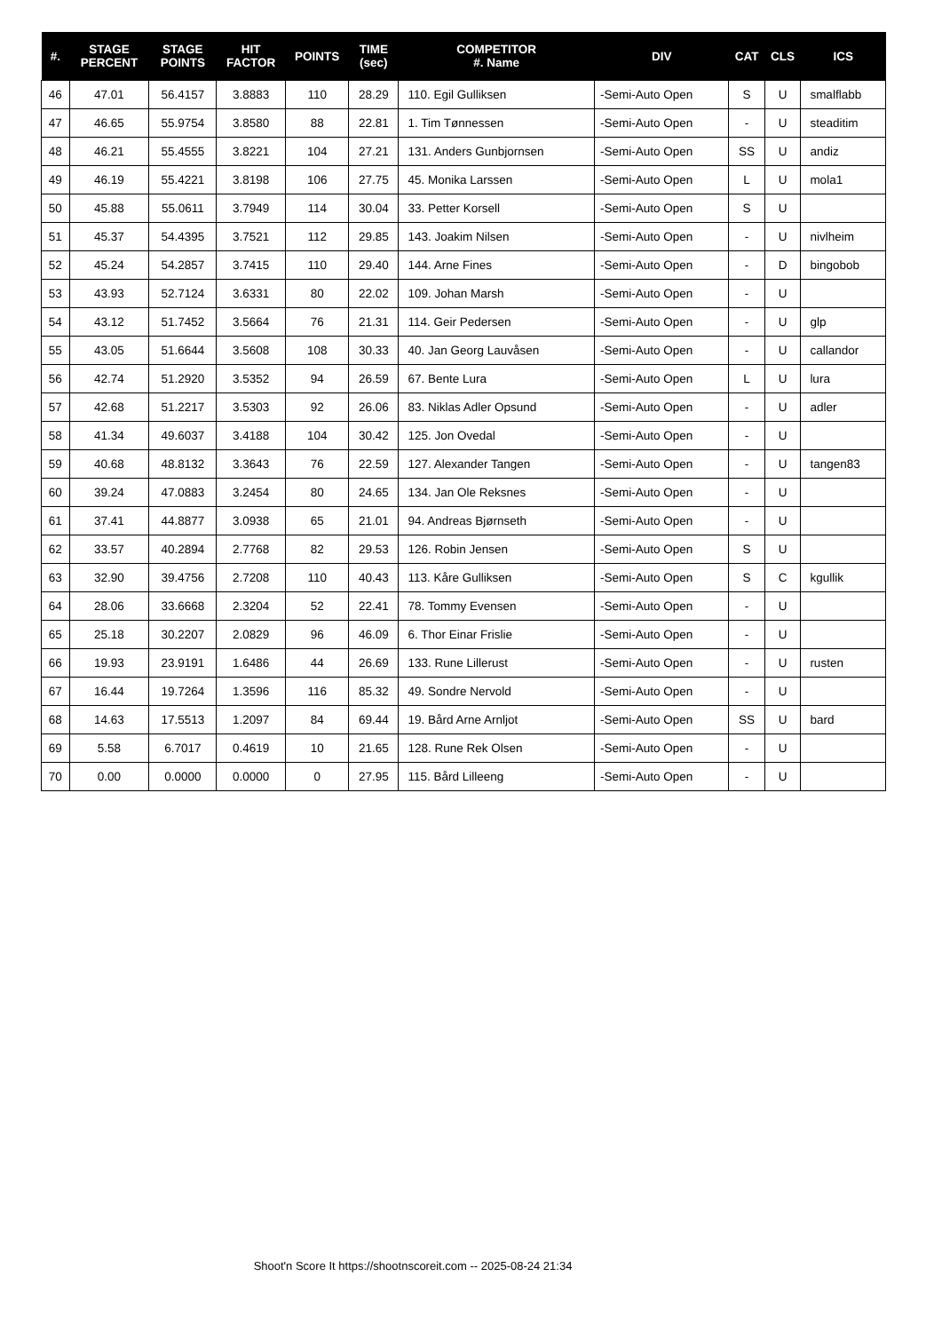| #. | STAGE PERCENT | STAGE POINTS | HIT FACTOR | POINTS | TIME (sec) | COMPETITOR #. Name | DIV | CAT | CLS | ICS |
| --- | --- | --- | --- | --- | --- | --- | --- | --- | --- | --- |
| 46 | 47.01 | 56.4157 | 3.8883 | 110 | 28.29 | 110. Egil Gulliksen | -Semi-Auto Open | S | U | smalflabb |
| 47 | 46.65 | 55.9754 | 3.8580 | 88 | 22.81 | 1. Tim Tønnessen | -Semi-Auto Open | - | U | steaditim |
| 48 | 46.21 | 55.4555 | 3.8221 | 104 | 27.21 | 131. Anders Gunbjornsen | -Semi-Auto Open | SS | U | andiz |
| 49 | 46.19 | 55.4221 | 3.8198 | 106 | 27.75 | 45. Monika Larssen | -Semi-Auto Open | L | U | mola1 |
| 50 | 45.88 | 55.0611 | 3.7949 | 114 | 30.04 | 33. Petter Korsell | -Semi-Auto Open | S | U | |
| 51 | 45.37 | 54.4395 | 3.7521 | 112 | 29.85 | 143. Joakim Nilsen | -Semi-Auto Open | - | U | nivlheim |
| 52 | 45.24 | 54.2857 | 3.7415 | 110 | 29.40 | 144. Arne Fines | -Semi-Auto Open | - | D | bingobob |
| 53 | 43.93 | 52.7124 | 3.6331 | 80 | 22.02 | 109. Johan Marsh | -Semi-Auto Open | - | U | |
| 54 | 43.12 | 51.7452 | 3.5664 | 76 | 21.31 | 114. Geir Pedersen | -Semi-Auto Open | - | U | glp |
| 55 | 43.05 | 51.6644 | 3.5608 | 108 | 30.33 | 40. Jan Georg Lauvåsen | -Semi-Auto Open | - | U | callandor |
| 56 | 42.74 | 51.2920 | 3.5352 | 94 | 26.59 | 67. Bente Lura | -Semi-Auto Open | L | U | lura |
| 57 | 42.68 | 51.2217 | 3.5303 | 92 | 26.06 | 83. Niklas Adler Opsund | -Semi-Auto Open | - | U | adler |
| 58 | 41.34 | 49.6037 | 3.4188 | 104 | 30.42 | 125. Jon Ovedal | -Semi-Auto Open | - | U | |
| 59 | 40.68 | 48.8132 | 3.3643 | 76 | 22.59 | 127. Alexander Tangen | -Semi-Auto Open | - | U | tangen83 |
| 60 | 39.24 | 47.0883 | 3.2454 | 80 | 24.65 | 134. Jan Ole Reksnes | -Semi-Auto Open | - | U | |
| 61 | 37.41 | 44.8877 | 3.0938 | 65 | 21.01 | 94. Andreas Bjørnseth | -Semi-Auto Open | - | U | |
| 62 | 33.57 | 40.2894 | 2.7768 | 82 | 29.53 | 126. Robin Jensen | -Semi-Auto Open | S | U | |
| 63 | 32.90 | 39.4756 | 2.7208 | 110 | 40.43 | 113. Kåre Gulliksen | -Semi-Auto Open | S | C | kgullik |
| 64 | 28.06 | 33.6668 | 2.3204 | 52 | 22.41 | 78. Tommy Evensen | -Semi-Auto Open | - | U | |
| 65 | 25.18 | 30.2207 | 2.0829 | 96 | 46.09 | 6. Thor Einar Frislie | -Semi-Auto Open | - | U | |
| 66 | 19.93 | 23.9191 | 1.6486 | 44 | 26.69 | 133. Rune Lillerust | -Semi-Auto Open | - | U | rusten |
| 67 | 16.44 | 19.7264 | 1.3596 | 116 | 85.32 | 49. Sondre Nervold | -Semi-Auto Open | - | U | |
| 68 | 14.63 | 17.5513 | 1.2097 | 84 | 69.44 | 19. Bård Arne Arnljot | -Semi-Auto Open | SS | U | bard |
| 69 | 5.58 | 6.7017 | 0.4619 | 10 | 21.65 | 128. Rune Rek Olsen | -Semi-Auto Open | - | U | |
| 70 | 0.00 | 0.0000 | 0.0000 | 0 | 27.95 | 115. Bård Lilleeng | -Semi-Auto Open | - | U | |
Shoot'n Score It https://shootnscoreit.com -- 2025-08-24 21:34